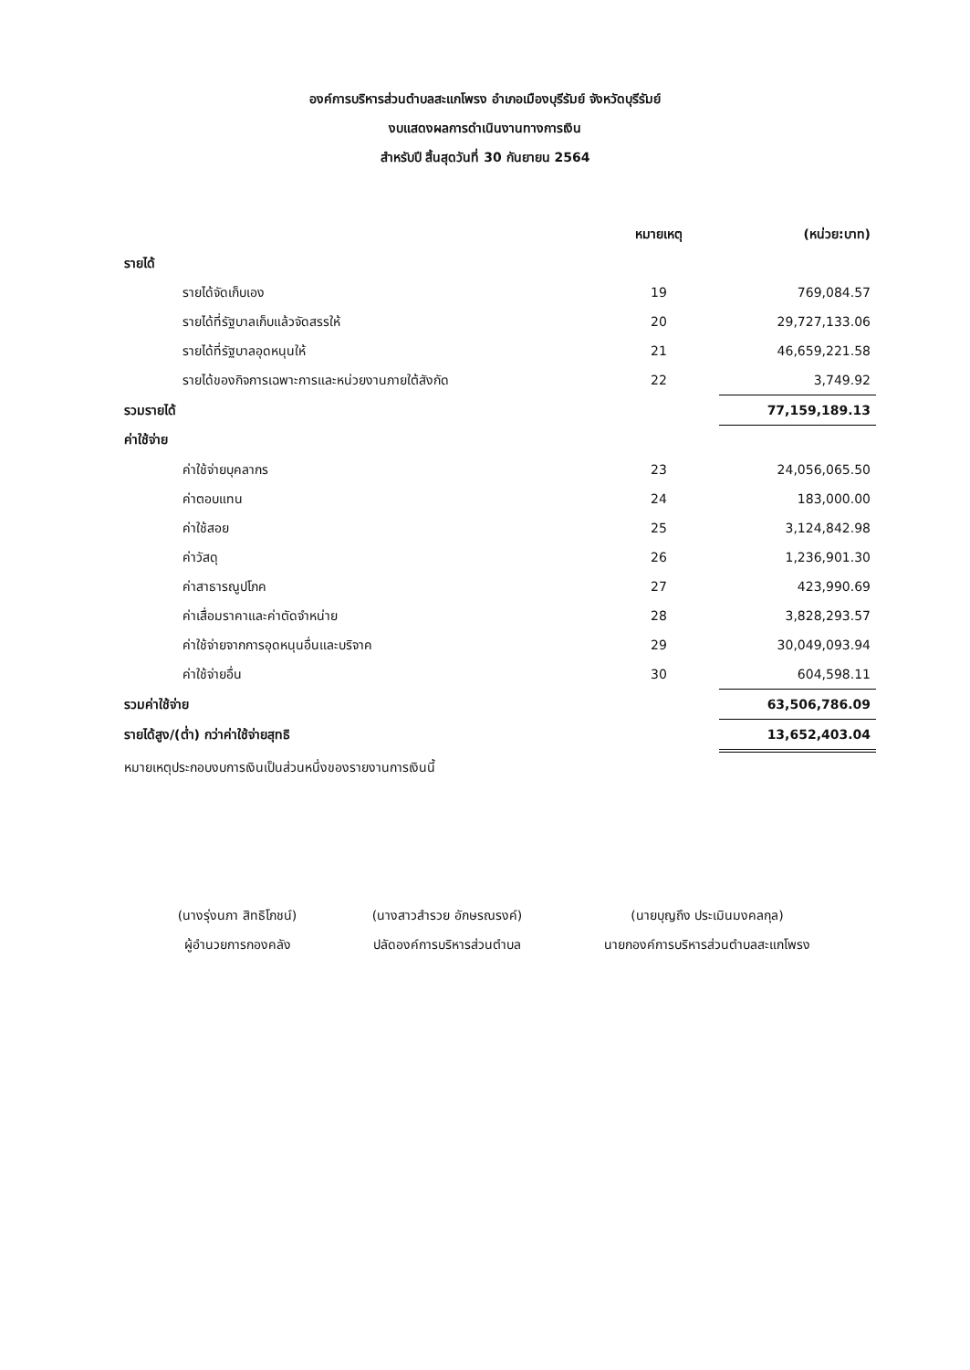องค์การบริหารส่วนตำบลสะแกโพรง อำเภอเมืองบุรีรัมย์ จังหวัดบุรีรัมย์
งบแสดงผลการดำเนินงานทางการเงิน
สำหรับปี สิ้นสุดวันที่ 30 กันยายน 2564
| | หมายเหตุ | (หน่วย:บาท) |
| --- | --- | --- |
| รายได้ | | |
| รายได้จัดเก็บเอง | 19 | 769,084.57 |
| รายได้ที่รัฐบาลเก็บแล้วจัดสรรให้ | 20 | 29,727,133.06 |
| รายได้ที่รัฐบาลอุดหนุนให้ | 21 | 46,659,221.58 |
| รายได้ของกิจการเฉพาะการและหน่วยงานภายใต้สังกัด | 22 | 3,749.92 |
| รวมรายได้ | | 77,159,189.13 |
| ค่าใช้จ่าย | | |
| ค่าใช้จ่ายบุคลากร | 23 | 24,056,065.50 |
| ค่าตอบแทน | 24 | 183,000.00 |
| ค่าใช้สอย | 25 | 3,124,842.98 |
| ค่าวัสดุ | 26 | 1,236,901.30 |
| ค่าสาธารณูปโภค | 27 | 423,990.69 |
| ค่าเสื่อมราคาและค่าตัดจำหน่าย | 28 | 3,828,293.57 |
| ค่าใช้จ่ายจากการอุดหนุนอื่นและบริจาค | 29 | 30,049,093.94 |
| ค่าใช้จ่ายอื่น | 30 | 604,598.11 |
| รวมค่าใช้จ่าย | | 63,506,786.09 |
| รายได้สูง/(ต่ำ) กว่าค่าใช้จ่ายสุทธิ | | 13,652,403.04 |
| หมายเหตุประกอบงบการเงินเป็นส่วนหนึ่งของรายงานการเงินนี้ | | |
(นางรุ่งนภา สิทธิโภชน์)
ผู้อำนวยการกองคลัง
(นางสาวสำรวย อักษรณรงค์)
ปลัดองค์การบริหารส่วนตำบล
(นายบุญถึง ประเมินมงคลกุล)
นายกองค์การบริหารส่วนตำบลสะแกโพรง